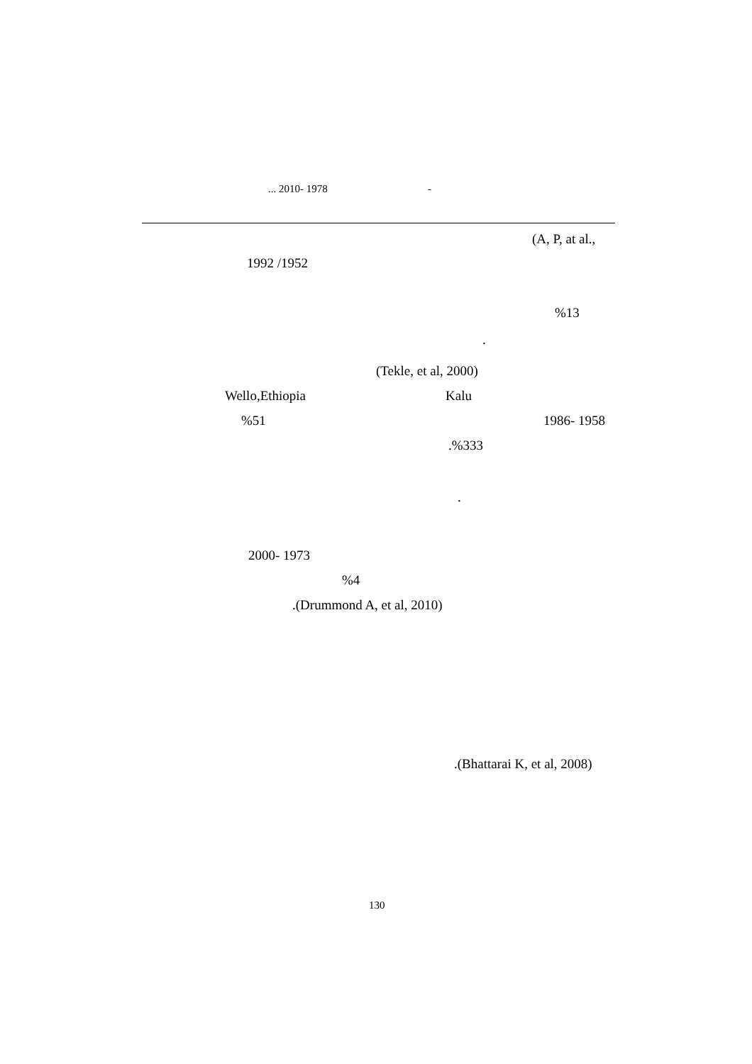... 2010- 1978 -
(A, P, at al.,
1992 /1952
%13
.
(Tekle, et al, 2000)
Wello,Ethiopia Kalu
%51 1986- 1958
.%333
.
2000- 1973
%4
.(Drummond A, et al, 2010)
.(Bhattarai K, et al, 2008)
130